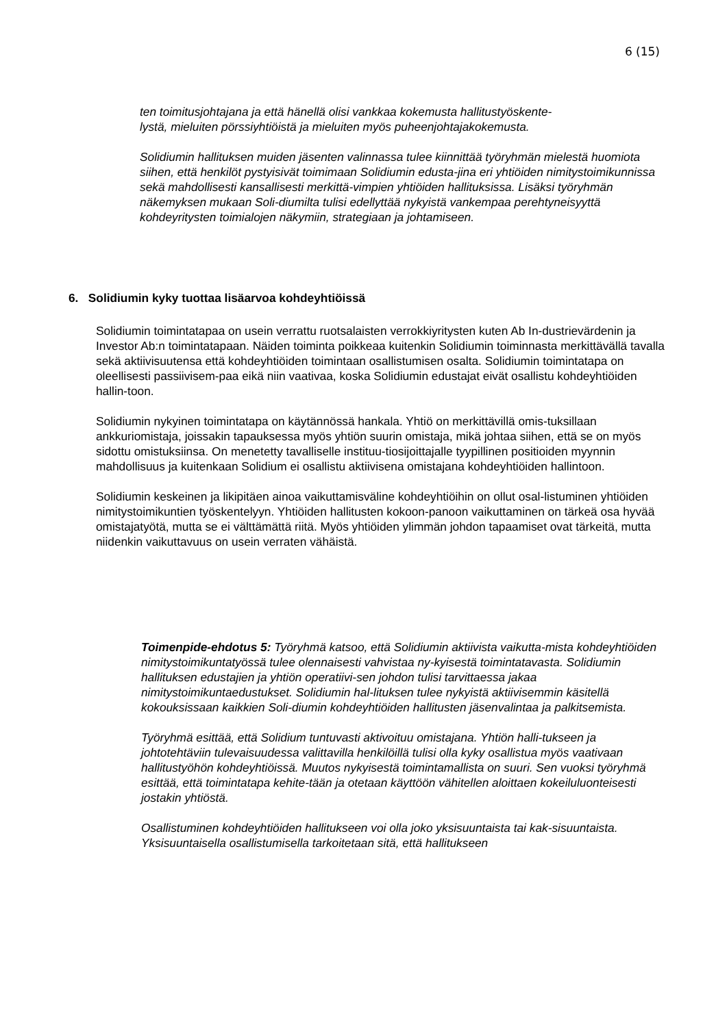6 (15)
ten toimitusjohtajana ja että hänellä olisi vankkaa kokemusta hallitustyöskente-
lystä, mieluiten pörssiyhtiöistä ja mieluiten myös puheenjohtajakokemusta.
Solidiumin hallituksen muiden jäsenten valinnassa tulee kiinnittää työryhmän mielestä huomiota siihen, että henkilöt pystyisivät toimimaan Solidiumin edusta-jina eri yhtiöiden nimitystoimikunnissa sekä mahdollisesti kansallisesti merkittä-vimpien yhtiöiden hallituksissa. Lisäksi työryhmän näkemyksen mukaan Soli-diumilta tulisi edellyttää nykyistä vankempaa perehtyneisyyttä kohdeyritysten toimialojen näkymiin, strategiaan ja johtamiseen.
6. Solidiumin kyky tuottaa lisäarvoa kohdeyhtiöissä
Solidiumin toimintatapaa on usein verrattu ruotsalaisten verrokkiyritysten kuten Ab In-dustrievärdenin ja Investor Ab:n toimintatapaan. Näiden toiminta poikkeaa kuitenkin Solidiumin toiminnasta merkittävällä tavalla sekä aktiivisuutensa että kohdeyhtiöiden toimintaan osallistumisen osalta. Solidiumin toimintatapa on oleellisesti passiivisem-paa eikä niin vaativaa, koska Solidiumin edustajat eivät osallistu kohdeyhtiöiden hallin-toon.
Solidiumin nykyinen toimintatapa on käytännössä hankala. Yhtiö on merkittävillä omis-tuksillaan ankkuriomistaja, joissakin tapauksessa myös yhtiön suurin omistaja, mikä johtaa siihen, että se on myös sidottu omistuksiinsa. On menetetty tavalliselle instituu-tiosijoittajalle tyypillinen positioiden myynnin mahdollisuus ja kuitenkaan Solidium ei osallistu aktiivisena omistajana kohdeyhtiöiden hallintoon.
Solidiumin keskeinen ja likipitäen ainoa vaikuttamisväline kohdeyhtiöihin on ollut osal-listuminen yhtiöiden nimitystoimikuntien työskentelyyn. Yhtiöiden hallitusten kokoon-panoon vaikuttaminen on tärkeä osa hyvää omistajatyötä, mutta se ei välttämättä riitä. Myös yhtiöiden ylimmän johdon tapaamiset ovat tärkeitä, mutta niidenkin vaikuttavuus on usein verraten vähäistä.
Toimenpide-ehdotus 5: Työryhmä katsoo, että Solidiumin aktiivista vaikutta-mista kohdeyhtiöiden nimitystoimikuntatyössä tulee olennaisesti vahvistaa ny-kyisestä toimintatavasta. Solidiumin hallituksen edustajien ja yhtiön operatiivi-sen johdon tulisi tarvittaessa jakaa nimitystoimikuntaedustukset. Solidiumin hal-lituksen tulee nykyistä aktiivisemmin käsitellä kokouksissaan kaikkien Soli-diumin kohdeyhtiöiden hallitusten jäsenvalintaa ja palkitsemista.
Työryhmä esittää, että Solidium tuntuvasti aktivoituu omistajana. Yhtiön halli-tukseen ja johtotehtäviin tulevaisuudessa valittavilla henkilöillä tulisi olla kyky osallistua myös vaativaan hallitustyöhön kohdeyhtiöissä. Muutos nykyisestä toimintamallista on suuri. Sen vuoksi työryhmä esittää, että toimintatapa kehite-tään ja otetaan käyttöön vähitellen aloittaen kokeiluluonteisesti jostakin yhtiöstä.
Osallistuminen kohdeyhtiöiden hallitukseen voi olla joko yksisuuntaista tai kak-sisuuntaista. Yksisuuntaisella osallistumisella tarkoitetaan sitä, että hallitukseen